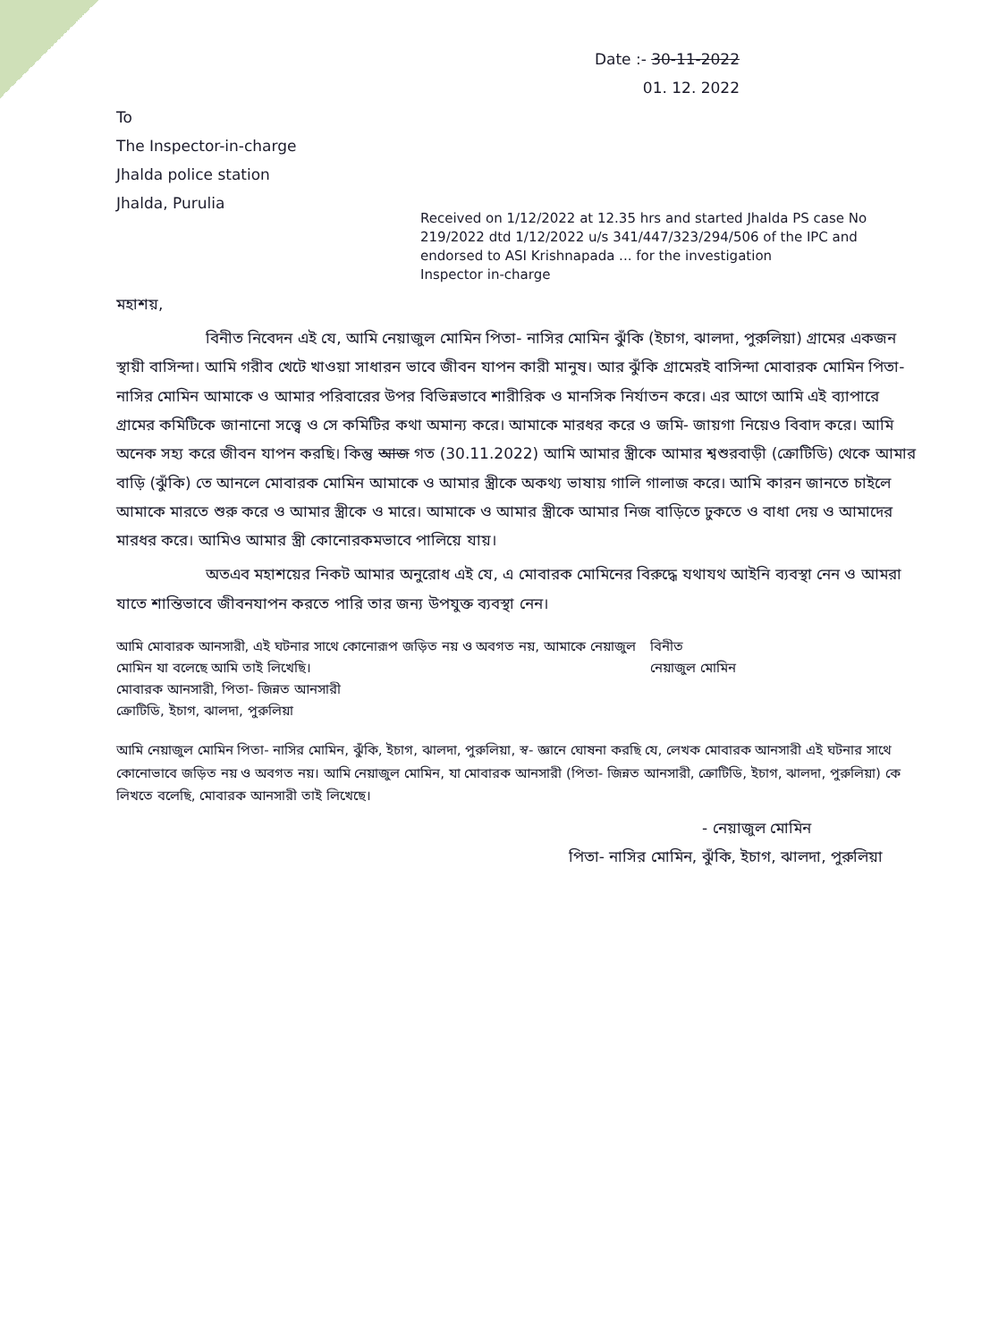Date :- 30-11-2022
01. 12. 2022
To
The Inspector-in-charge
Jhalda police station
Jhalda, Purulia
Received on 1/12/2022 at 12.35 hrs and started Jhalda PS case No 219/2022 dtd 1/12/2022 u/s 341/447/323/294/506 of the IPC and endorsed to ASI Krishnapada ... for the investigation
Inspector in-charge
মহাশয়,
বিনীত নিবেদন এই যে, আমি নেয়াজুল মোমিন পিতা- নাসির মোমিন ঝুঁকি (ইচাগ, ঝালদা, পুরুলিয়া) গ্রামের একজন স্থায়ী বাসিন্দা। আমি গরীব খেটে খাওয়া সাধারন ভাবে জীবন যাপন কারী মানুষ। আর ঝুঁকি গ্রামেরই বাসিন্দা মোবারক মোমিন পিতা- নাসির মোমিন আমাকে ও আমার পরিবারের উপর বিভিন্নভাবে শারীরিক ও মানসিক নির্যাতন করে। এর আগে আমি এই ব্যাপারে গ্রামের কমিটিকে জানানো সত্ত্বে ও সে কমিটির কথা অমান্য করে। আমাকে মারধর করে ও জমি- জায়গা নিয়েও বিবাদ করে। আমি অনেক সহ্য করে জীবন যাপন করছি। কিন্তু আজ গত (30.11.2022) আমি আমার স্ত্রীকে আমার শ্বশুরবাড়ী (ক্রোটিডি) থেকে আমার বাড়ি (ঝুঁকি) তে আনলে মোবারক মোমিন আমাকে ও আমার স্ত্রীকে অকথ্য ভাষায় গালি গালাজ করে। আমি কারন জানতে চাইলে আমাকে মারতে শুরু করে ও আমার স্ত্রীকে ও মারে। আমাকে ও আমার স্ত্রীকে আমার নিজ বাড়িতে ঢুকতে ও বাধা দেয় ও আমাদের মারধর করে। আমিও আমার স্ত্রী কোনোরকমভাবে পালিয়ে যায়।
অতএব মহাশয়ের নিকট আমার অনুরোধ এই যে, এ মোবারক মোমিনের বিরুদ্ধে যথাযথ আইনি ব্যবস্থা নেন ও আমরা যাতে শান্তিভাবে জীবনযাপন করতে পারি তার জন্য উপযুক্ত ব্যবস্থা নেন।
আমি মোবারক আনসারী, এই ঘটনার সাথে কোনোরূপ জড়িত নয় ও অবগত নয়, আমাকে নেয়াজুল মোমিন যা বলেছে আমি তাই লিখেছি।
মোবারক আনসারী, পিতা- জিন্নত আনসারী
ক্রোটিডি, ইচাগ, ঝালদা, পুরুলিয়া
বিনীত
নেয়াজুল মোমিন
আমি নেয়াজুল মোমিন পিতা- নাসির মোমিন, ঝুঁকি, ইচাগ, ঝালদা, পুরুলিয়া, স্ব- জ্ঞানে ঘোষনা করছি যে, লেখক মোবারক আনসারী এই ঘটনার সাথে কোনোভাবে জড়িত নয় ও অবগত নয়। আমি নেয়াজুল মোমিন, যা মোবারক আনসারী (পিতা- জিন্নত আনসারী, ক্রোটিডি, ইচাগ, ঝালদা, পুরুলিয়া) কে লিখতে বলেছি, মোবারক আনসারী তাই লিখেছে।
- নেয়াজুল মোমিন
পিতা- নাসির মোমিন, ঝুঁকি, ইচাগ, ঝালদা, পুরুলিয়া